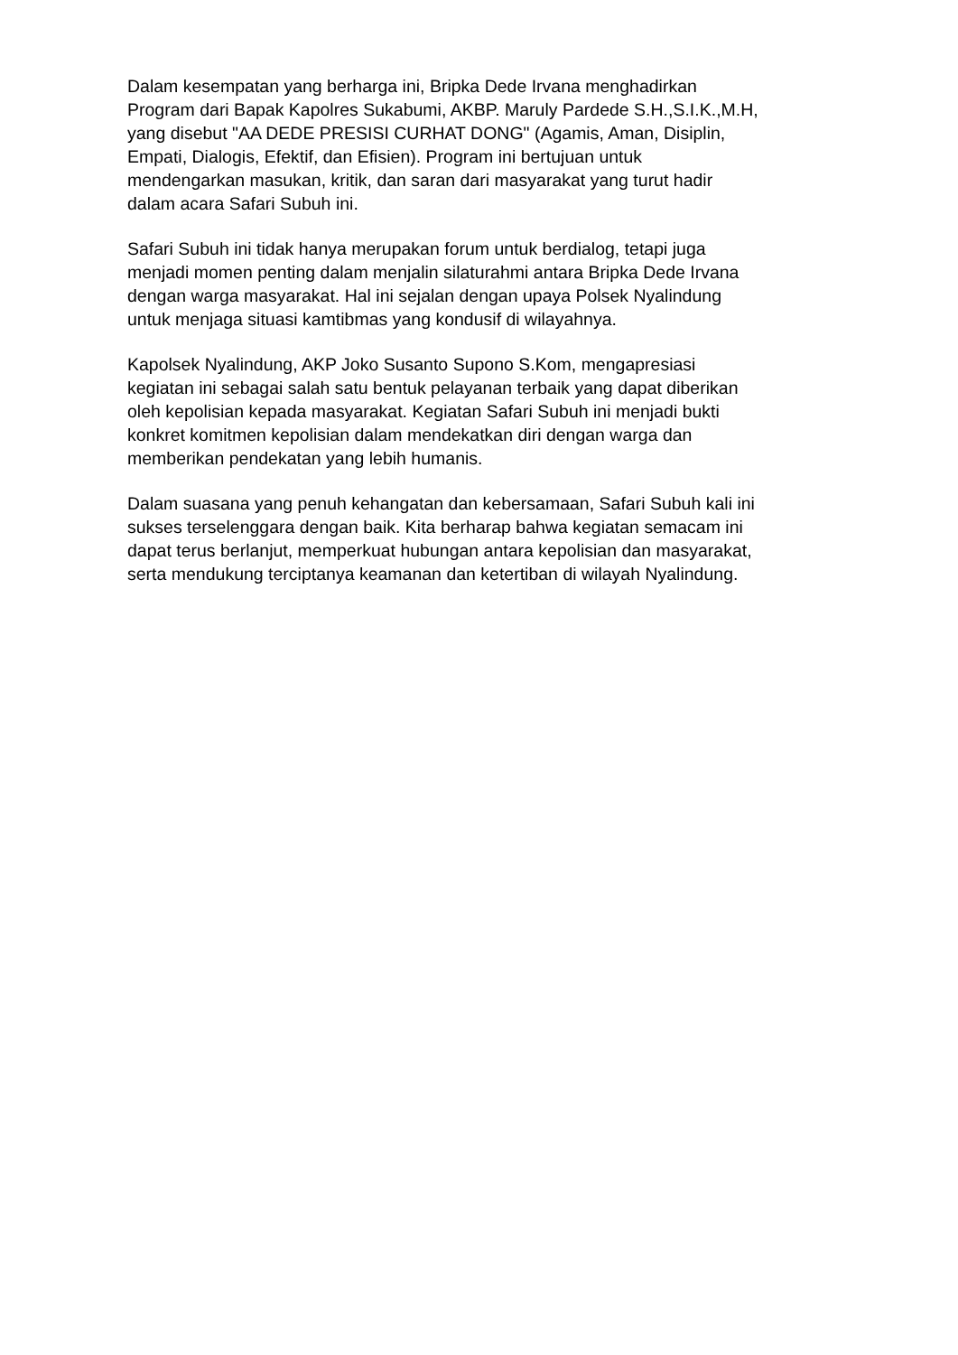Dalam kesempatan yang berharga ini, Bripka Dede Irvana menghadirkan
Program dari Bapak Kapolres Sukabumi, AKBP. Maruly Pardede S.H.,S.I.K.,M.H,
yang disebut "AA DEDE PRESISI CURHAT DONG" (Agamis, Aman, Disiplin,
Empati, Dialogis, Efektif, dan Efisien). Program ini bertujuan untuk
mendengarkan masukan, kritik, dan saran dari masyarakat yang turut hadir
dalam acara Safari Subuh ini.
Safari Subuh ini tidak hanya merupakan forum untuk berdialog, tetapi juga
menjadi momen penting dalam menjalin silaturahmi antara Bripka Dede Irvana
dengan warga masyarakat. Hal ini sejalan dengan upaya Polsek Nyalindung
untuk menjaga situasi kamtibmas yang kondusif di wilayahnya.
Kapolsek Nyalindung, AKP Joko Susanto Supono S.Kom, mengapresiasi
kegiatan ini sebagai salah satu bentuk pelayanan terbaik yang dapat diberikan
oleh kepolisian kepada masyarakat. Kegiatan Safari Subuh ini menjadi bukti
konkret komitmen kepolisian dalam mendekatkan diri dengan warga dan
memberikan pendekatan yang lebih humanis.
Dalam suasana yang penuh kehangatan dan kebersamaan, Safari Subuh kali ini
sukses terselenggara dengan baik. Kita berharap bahwa kegiatan semacam ini
dapat terus berlanjut, memperkuat hubungan antara kepolisian dan masyarakat,
serta mendukung terciptanya keamanan dan ketertiban di wilayah Nyalindung.